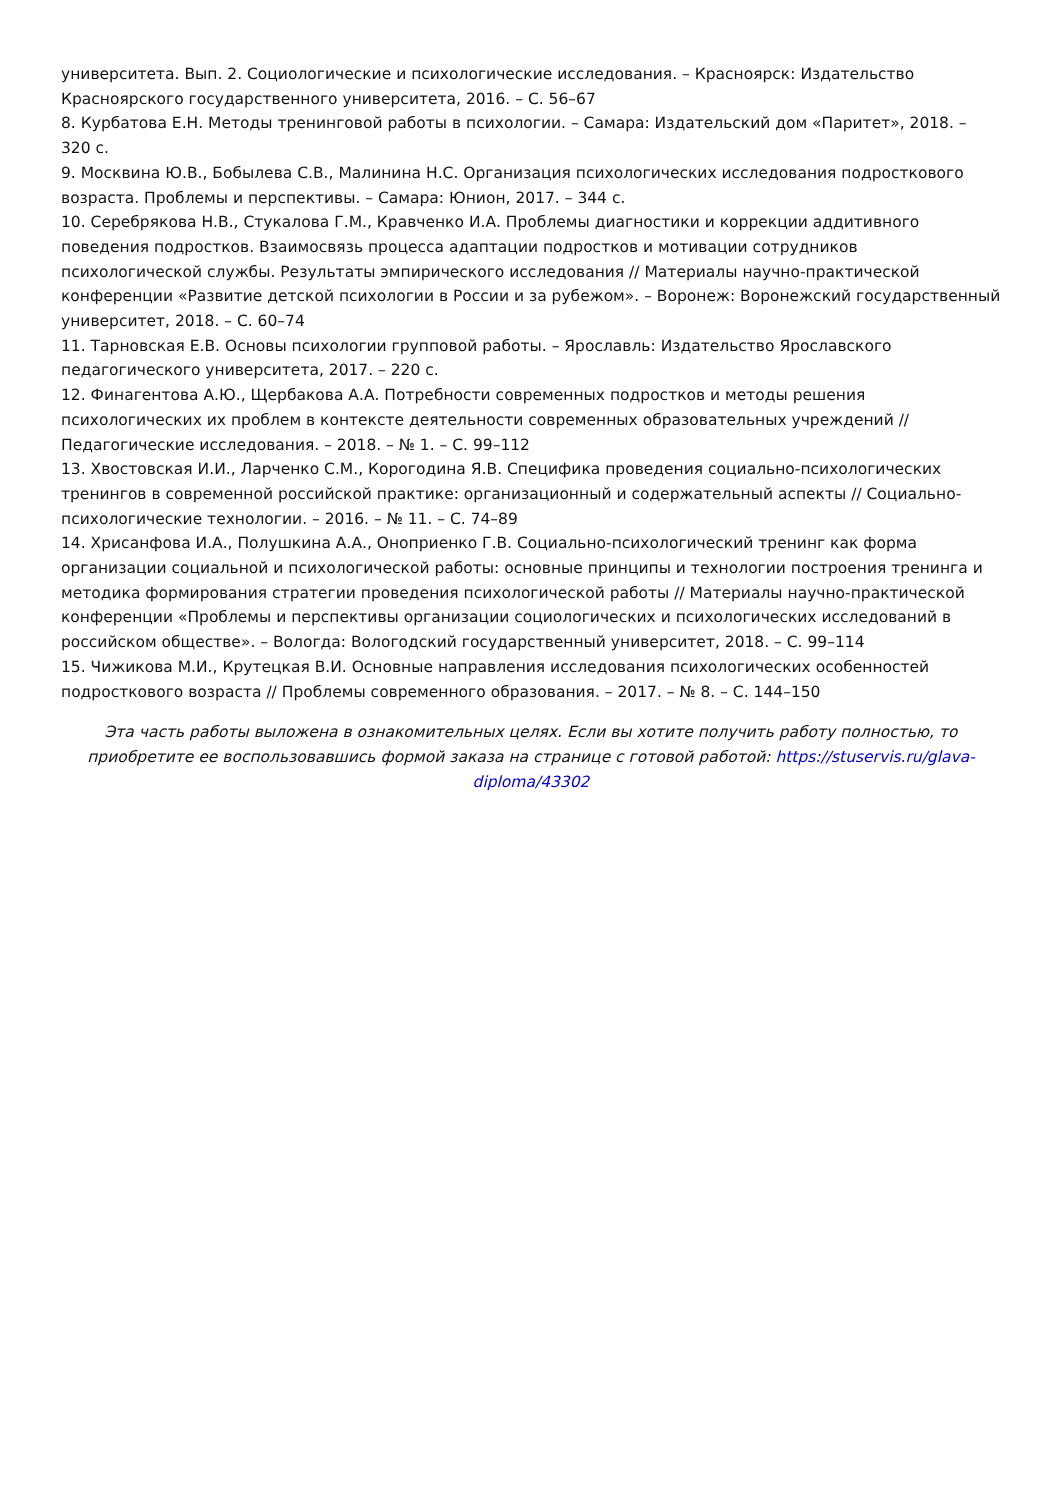университета. Вып. 2. Социологические и психологические исследования. – Красноярск: Издательство Красноярского государственного университета, 2016. – С. 56–67
8. Курбатова Е.Н. Методы тренинговой работы в психологии. – Самара: Издательский дом «Паритет», 2018. – 320 с.
9. Москвина Ю.В., Бобылева С.В., Малинина Н.С. Организация психологических исследования подросткового возраста. Проблемы и перспективы. – Самара: Юнион, 2017. – 344 с.
10. Серебрякова Н.В., Стукалова Г.М., Кравченко И.А. Проблемы диагностики и коррекции аддитивного поведения подростков. Взаимосвязь процесса адаптации подростков и мотивации сотрудников психологической службы. Результаты эмпирического исследования // Материалы научно-практической конференции «Развитие детской психологии в России и за рубежом». – Воронеж: Воронежский государственный университет, 2018. – С. 60–74
11. Тарновская Е.В. Основы психологии групповой работы. – Ярославль: Издательство Ярославского педагогического университета, 2017. – 220 с.
12. Финагентова А.Ю., Щербакова А.А. Потребности современных подростков и методы решения психологических их проблем в контексте деятельности современных образовательных учреждений // Педагогические исследования. – 2018. – № 1. – С. 99–112
13. Хвостовская И.И., Ларченко С.М., Корогодина Я.В. Специфика проведения социально-психологических тренингов в современной российской практике: организационный и содержательный аспекты // Социально-психологические технологии. – 2016. – № 11. – С. 74–89
14. Хрисанфова И.А., Полушкина А.А., Оноприенко Г.В. Социально-психологический тренинг как форма организации социальной и психологической работы: основные принципы и технологии построения тренинга и методика формирования стратегии проведения психологической работы // Материалы научно-практической конференции «Проблемы и перспективы организации социологических и психологических исследований в российском обществе». – Вологда: Вологодский государственный университет, 2018. – С. 99–114
15. Чижикова М.И., Крутецкая В.И. Основные направления исследования психологических особенностей подросткового возраста // Проблемы современного образования. – 2017. – № 8. – С. 144–150
Эта часть работы выложена в ознакомительных целях. Если вы хотите получить работу полностью, то приобретите ее воспользовавшись формой заказа на странице с готовой работой: https://stuservis.ru/glava-diploma/43302